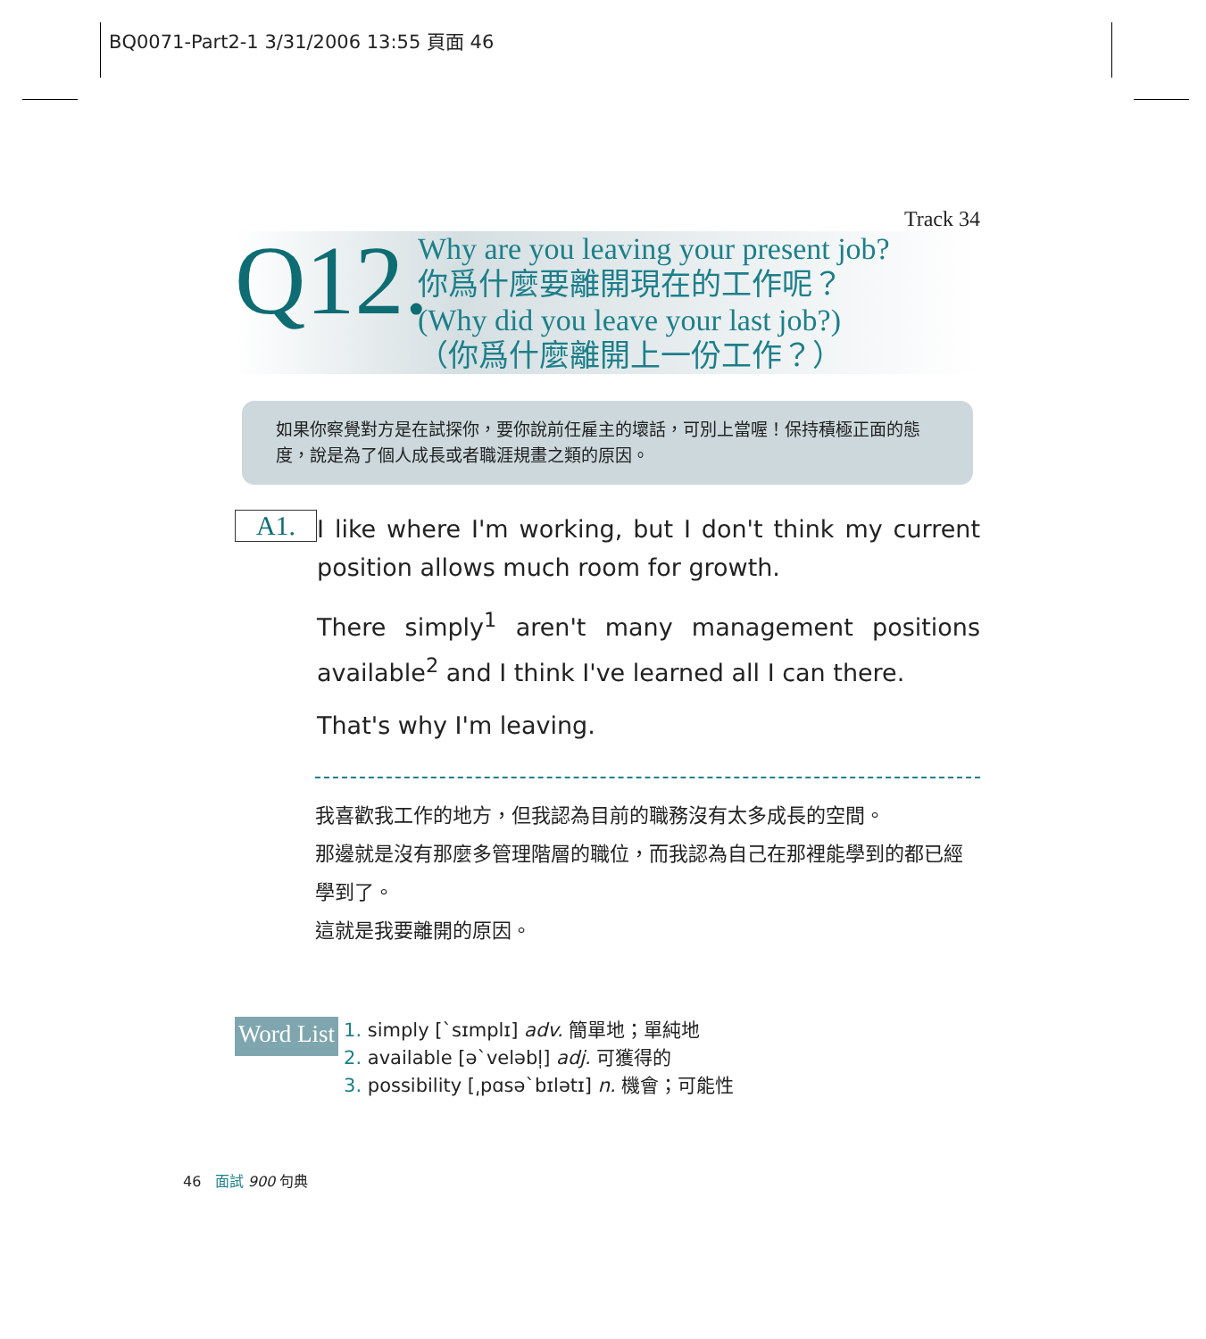BQ0071-Part2-1 3/31/2006 13:55 頁面 46
Track 34
Q12.
Why are you leaving your present job?
你爲什麼要離開現在的工作呢？
(Why did you leave your last job?)
（你爲什麼離開上一份工作？）
如果你察覺對方是在試探你，要你說前任雇主的壞話，可別上當喔！保持積極正面的態度，說是為了個人成長或者職涯規畫之類的原因。
A1.
I like where I'm working, but I don't think my current position allows much room for growth.
There simply<sup>1</sup> aren't many management positions available<sup>2</sup> and I think I've learned all I can there.
That's why I'm leaving.
我喜歡我工作的地方，但我認為目前的職務沒有太多成長的空間。
那邊就是沒有那麼多管理階層的職位，而我認為自己在那裡能學到的都已經學到了。
這就是我要離開的原因。
Word List
1. simply [ˋsɪmplɪ] adv. 簡單地；單純地
2. available [əˋveləbl̩] adj. 可獲得的
3. possibility [͵pɑsəˋbɪlətɪ] n. 機會；可能性
46 面試 900 句典